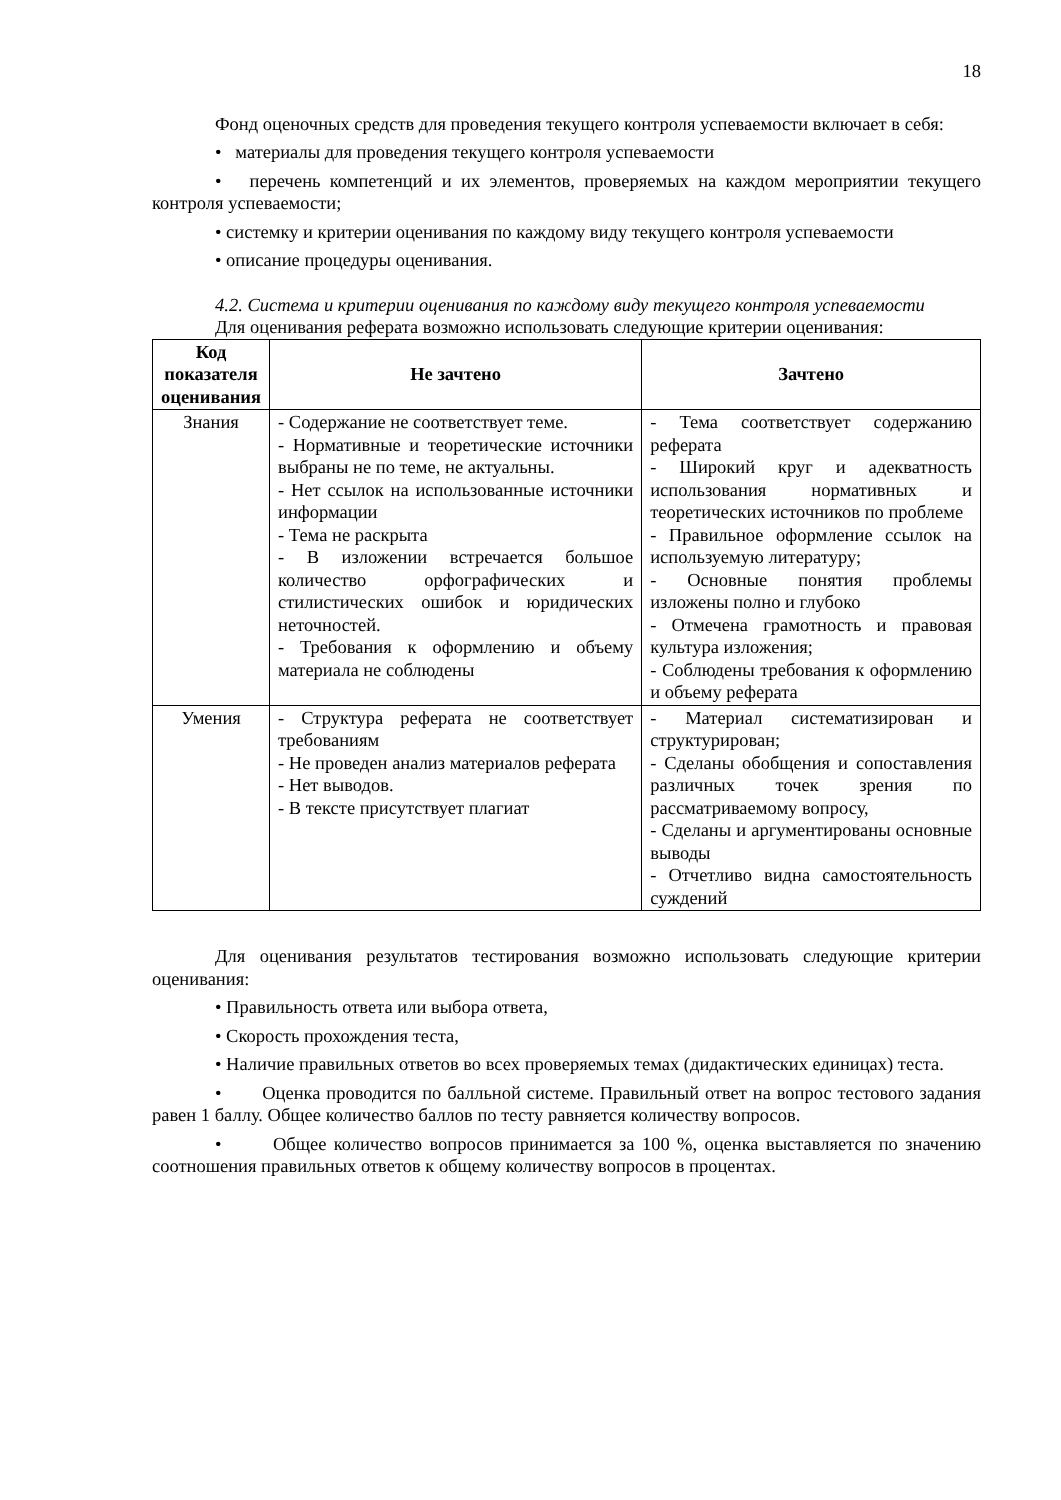18
Фонд оценочных средств для проведения текущего контроля успеваемости включает в себя:
• материалы для проведения текущего контроля успеваемости
• перечень компетенций и их элементов, проверяемых на каждом мероприятии текущего контроля успеваемости;
• системку и критерии оценивания по каждому виду текущего контроля успеваемости
• описание процедуры оценивания.
4.2. Система и критерии оценивания по каждому виду текущего контроля успеваемости
Для оценивания реферата возможно использовать следующие критерии оценивания:
| Код показателя оценивания | Не зачтено | Зачтено |
| --- | --- | --- |
| Знания | - Содержание не соответствует теме. - Нормативные и теоретические источники выбраны не по теме, не актуальны. - Нет ссылок на использованные источники информации - Тема не раскрыта - В изложении встречается большое количество орфографических и стилистических ошибок и юридических неточностей. - Требования к оформлению и объему материала не соблюдены | - Тема соответствует содержанию реферата - Широкий круг и адекватность использования нормативных и теоретических источников по проблеме - Правильное оформление ссылок на используемую литературу; - Основные понятия проблемы изложены полно и глубоко - Отмечена грамотность и правовая культура изложения; - Соблюдены требования к оформлению и объему реферата |
| Умения | - Структура реферата не соответствует требованиям - Не проведен анализ материалов реферата - Нет выводов. - В тексте присутствует плагиат | - Материал систематизирован и структурирован; - Сделаны обобщения и сопоставления различных точек зрения по рассматриваемому вопросу, - Сделаны и аргументированы основные выводы - Отчетливо видна самостоятельность суждений |
Для оценивания результатов тестирования возможно использовать следующие критерии оценивания:
• Правильность ответа или выбора ответа,
• Скорость прохождения теста,
• Наличие правильных ответов во всех проверяемых темах (дидактических единицах) теста.
• Оценка проводится по балльной системе. Правильный ответ на вопрос тестового задания равен 1 баллу. Общее количество баллов по тесту равняется количеству вопросов.
• Общее количество вопросов принимается за 100 %, оценка выставляется по значению соотношения правильных ответов к общему количеству вопросов в процентах.